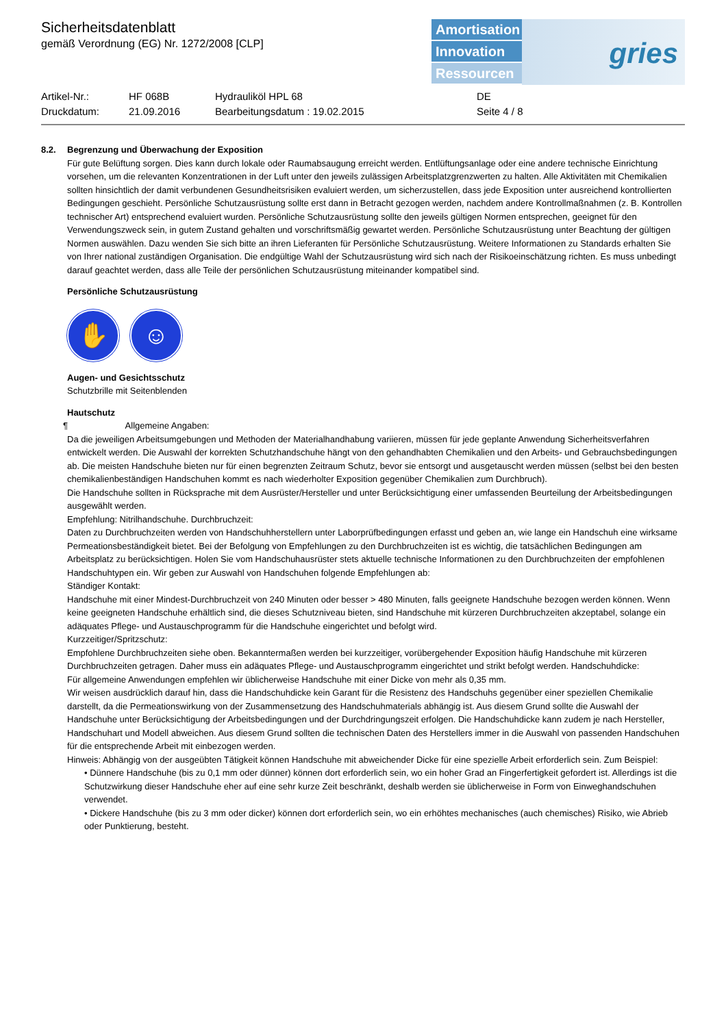Sicherheitsdatenblatt
gemäß Verordnung (EG) Nr. 1272/2008 [CLP]
Amortisation
Innovation
Ressourcen
gries
| Artikel-Nr.: | HF 068B | Hydrauliköl HPL 68 | DE |
| Druckdatum: | 21.09.2016 | Bearbeitungsdatum : 19.02.2015 | Seite 4 / 8 |
8.2. Begrenzung und Überwachung der Exposition
Für gute Belüftung sorgen. Dies kann durch lokale oder Raumabsaugung erreicht werden. Entlüftungsanlage oder eine andere technische Einrichtung vorsehen, um die relevanten Konzentrationen in der Luft unter den jeweils zulässigen Arbeitsplatzgrenzwerten zu halten. Alle Aktivitäten mit Chemikalien sollten hinsichtlich der damit verbundenen Gesundheitsrisiken evaluiert werden, um sicherzustellen, dass jede Exposition unter ausreichend kontrollierten Bedingungen geschieht. Persönliche Schutzausrüstung sollte erst dann in Betracht gezogen werden, nachdem andere Kontrollmaßnahmen (z. B. Kontrollen technischer Art) entsprechend evaluiert wurden. Persönliche Schutzausrüstung sollte den jeweils gültigen Normen entsprechen, geeignet für den Verwendungszweck sein, in gutem Zustand gehalten und vorschriftsmäßig gewartet werden. Persönliche Schutzausrüstung unter Beachtung der gültigen Normen auswählen. Dazu wenden Sie sich bitte an ihren Lieferanten für Persönliche Schutzausrüstung. Weitere Informationen zu Standards erhalten Sie von Ihrer national zuständigen Organisation. Die endgültige Wahl der Schutzausrüstung wird sich nach der Risikoeinschätzung richten. Es muss unbedingt darauf geachtet werden, dass alle Teile der persönlichen Schutzausrüstung miteinander kompatibel sind.
Persönliche Schutzausrüstung
✋ ☺
Augen- und Gesichtsschutz
Schutzbrille mit Seitenblenden
Hautschutz
¶ Allgemeine Angaben:
Da die jeweiligen Arbeitsumgebungen und Methoden der Materialhandhabung variieren, müssen für jede geplante Anwendung Sicherheitsverfahren entwickelt werden. Die Auswahl der korrekten Schutzhandschuhe hängt von den gehandhabten Chemikalien und den Arbeits- und Gebrauchsbedingungen ab. Die meisten Handschuhe bieten nur für einen begrenzten Zeitraum Schutz, bevor sie entsorgt und ausgetauscht werden müssen (selbst bei den besten chemikalienbeständigen Handschuhen kommt es nach wiederholter Exposition gegenüber Chemikalien zum Durchbruch).
Die Handschuhe sollten in Rücksprache mit dem Ausrüster/Hersteller und unter Berücksichtigung einer umfassenden Beurteilung der Arbeitsbedingungen ausgewählt werden.
Empfehlung: Nitrilhandschuhe. Durchbruchzeit:
Daten zu Durchbruchzeiten werden von Handschuhherstellern unter Laborprüfbedingungen erfasst und geben an, wie lange ein Handschuh eine wirksame Permeationsbeständigkeit bietet. Bei der Befolgung von Empfehlungen zu den Durchbruchzeiten ist es wichtig, die tatsächlichen Bedingungen am Arbeitsplatz zu berücksichtigen. Holen Sie vom Handschuhausrüster stets aktuelle technische Informationen zu den Durchbruchzeiten der empfohlenen Handschuhtypen ein. Wir geben zur Auswahl von Handschuhen folgende Empfehlungen ab:
Ständiger Kontakt:
Handschuhe mit einer Mindest-Durchbruchzeit von 240 Minuten oder besser > 480 Minuten, falls geeignete Handschuhe bezogen werden können. Wenn keine geeigneten Handschuhe erhältlich sind, die dieses Schutzniveau bieten, sind Handschuhe mit kürzeren Durchbruchzeiten akzeptabel, solange ein adäquates Pflege- und Austauschprogramm für die Handschuhe eingerichtet und befolgt wird.
Kurzzeitiger/Spritzschutz:
Empfohlene Durchbruchzeiten siehe oben. Bekanntermaßen werden bei kurzzeitiger, vorübergehender Exposition häufig Handschuhe mit kürzeren Durchbruchzeiten getragen. Daher muss ein adäquates Pflege- und Austauschprogramm eingerichtet und strikt befolgt werden. Handschuhdicke:
Für allgemeine Anwendungen empfehlen wir üblicherweise Handschuhe mit einer Dicke von mehr als 0,35 mm.
Wir weisen ausdrücklich darauf hin, dass die Handschuhdicke kein Garant für die Resistenz des Handschuhs gegenüber einer speziellen Chemikalie darstellt, da die Permeationswirkung von der Zusammensetzung des Handschuhmaterials abhängig ist. Aus diesem Grund sollte die Auswahl der Handschuhe unter Berücksichtigung der Arbeitsbedingungen und der Durchdringungszeit erfolgen. Die Handschuhdicke kann zudem je nach Hersteller, Handschuhart und Modell abweichen. Aus diesem Grund sollten die technischen Daten des Herstellers immer in die Auswahl von passenden Handschuhen für die entsprechende Arbeit mit einbezogen werden.
Hinweis: Abhängig von der ausgeübten Tätigkeit können Handschuhe mit abweichender Dicke für eine spezielle Arbeit erforderlich sein. Zum Beispiel:
• Dünnere Handschuhe (bis zu 0,1 mm oder dünner) können dort erforderlich sein, wo ein hoher Grad an Fingerfertigkeit gefordert ist. Allerdings ist die Schutzwirkung dieser Handschuhe eher auf eine sehr kurze Zeit beschränkt, deshalb werden sie üblicherweise in Form von Einweghandschuhen verwendet.
• Dickere Handschuhe (bis zu 3 mm oder dicker) können dort erforderlich sein, wo ein erhöhtes mechanisches (auch chemisches) Risiko, wie Abrieb oder Punktierung, besteht.